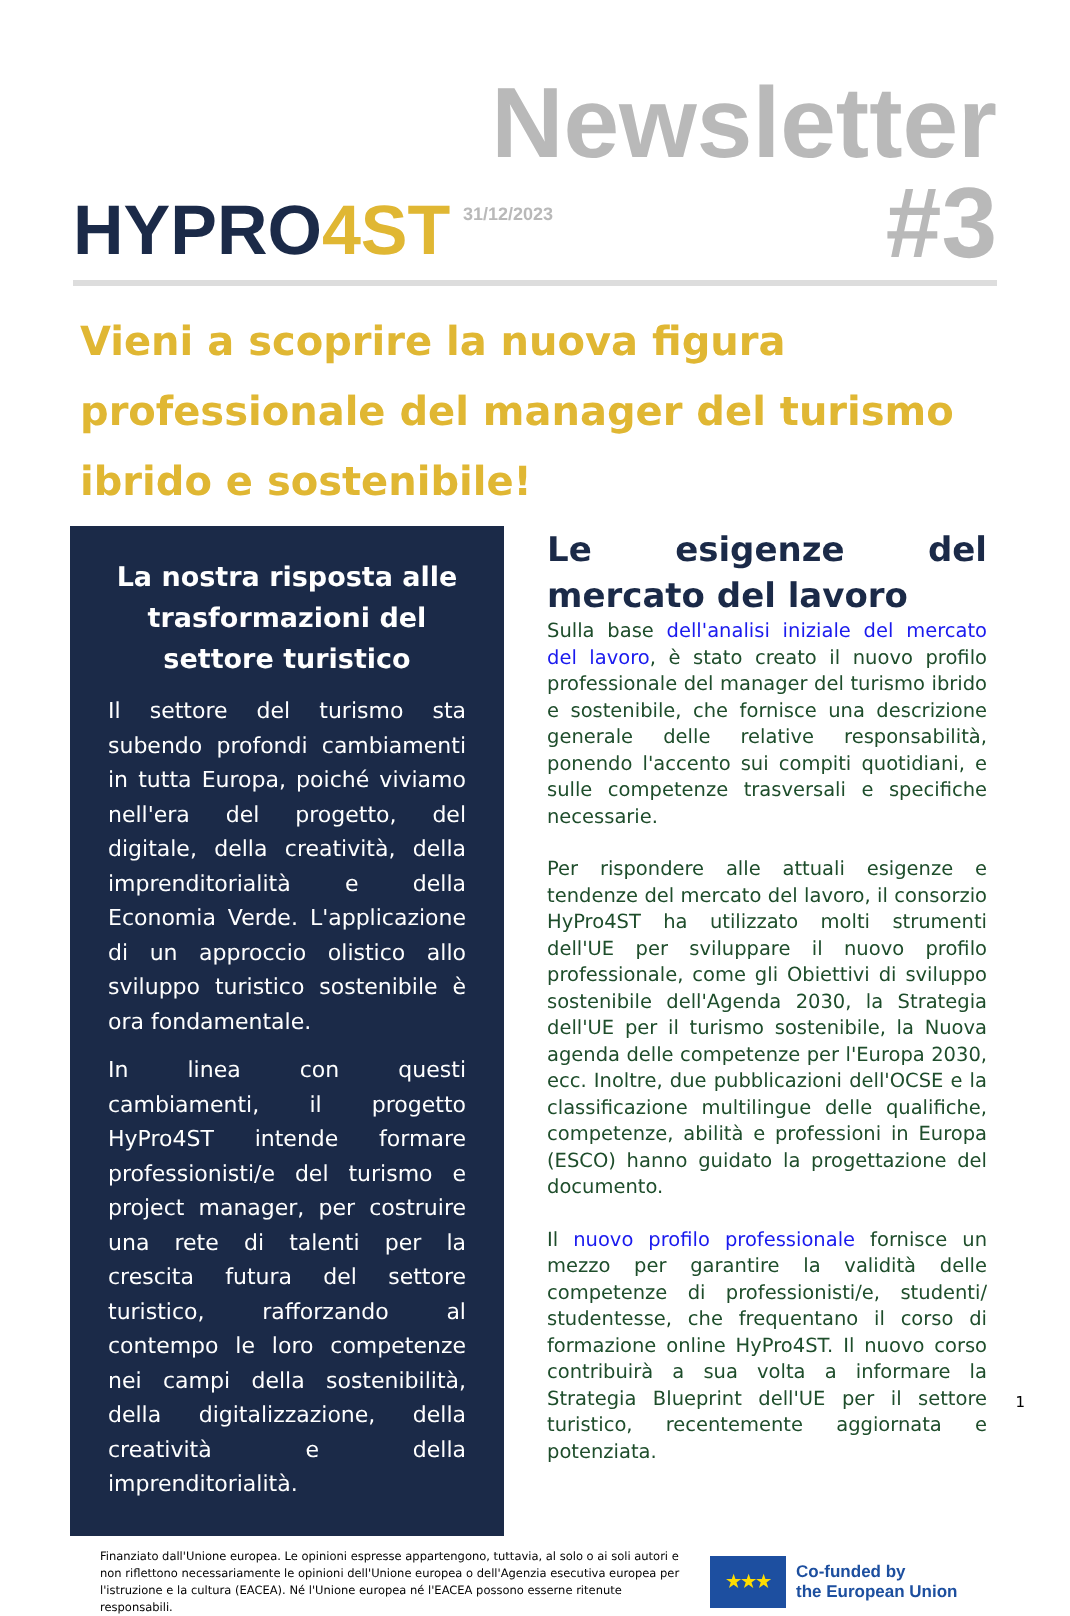HYPRO4ST
Newsletter
#3
31/12/2023
Vieni a scoprire la nuova figura professionale del manager del turismo ibrido e sostenibile!
La nostra risposta alle trasformazioni del settore turistico
Il settore del turismo sta subendo profondi cambiamenti in tutta Europa, poiché viviamo nell'era del progetto, del digitale, della creatività, della imprenditorialità e della Economia Verde. L'applicazione di un approccio olistico allo sviluppo turistico sostenibile è ora fondamentale.
In linea con questi cambiamenti, il progetto HyPro4ST intende formare professionisti/e del turismo e project manager, per costruire una rete di talenti per la crescita futura del settore turistico, rafforzando al contempo le loro competenze nei campi della sostenibilità, della digitalizzazione, della creatività e della imprenditorialità.
Le esigenze del mercato del lavoro
Sulla base dell'analisi iniziale del mercato del lavoro, è stato creato il nuovo profilo professionale del manager del turismo ibrido e sostenibile, che fornisce una descrizione generale delle relative responsabilità, ponendo l'accento sui compiti quotidiani, e sulle competenze trasversali e specifiche necessarie.
Per rispondere alle attuali esigenze e tendenze del mercato del lavoro, il consorzio HyPro4ST ha utilizzato molti strumenti dell'UE per sviluppare il nuovo profilo professionale, come gli Obiettivi di sviluppo sostenibile dell'Agenda 2030, la Strategia dell'UE per il turismo sostenibile, la Nuova agenda delle competenze per l'Europa 2030, ecc. Inoltre, due pubblicazioni dell'OCSE e la classificazione multilingue delle qualifiche, competenze, abilità e professioni in Europa (ESCO) hanno guidato la progettazione del documento.
Il nuovo profilo professionale fornisce un mezzo per garantire la validità delle competenze di professionisti/e, studenti/ studentesse, che frequentano il corso di formazione online HyPro4ST. Il nuovo corso contribuirà a sua volta a informare la Strategia Blueprint dell'UE per il settore turistico, recentemente aggiornata e potenziata.
1
Finanziato dall'Unione europea. Le opinioni espresse appartengono, tuttavia, al solo o ai soli autori e non riflettono necessariamente le opinioni dell'Unione europea o dell'Agenzia esecutiva europea per l'istruzione e la cultura (EACEA). Né l'Unione europea né l'EACEA possono esserne ritenute responsabili.
★★★
Co-funded by
the European Union